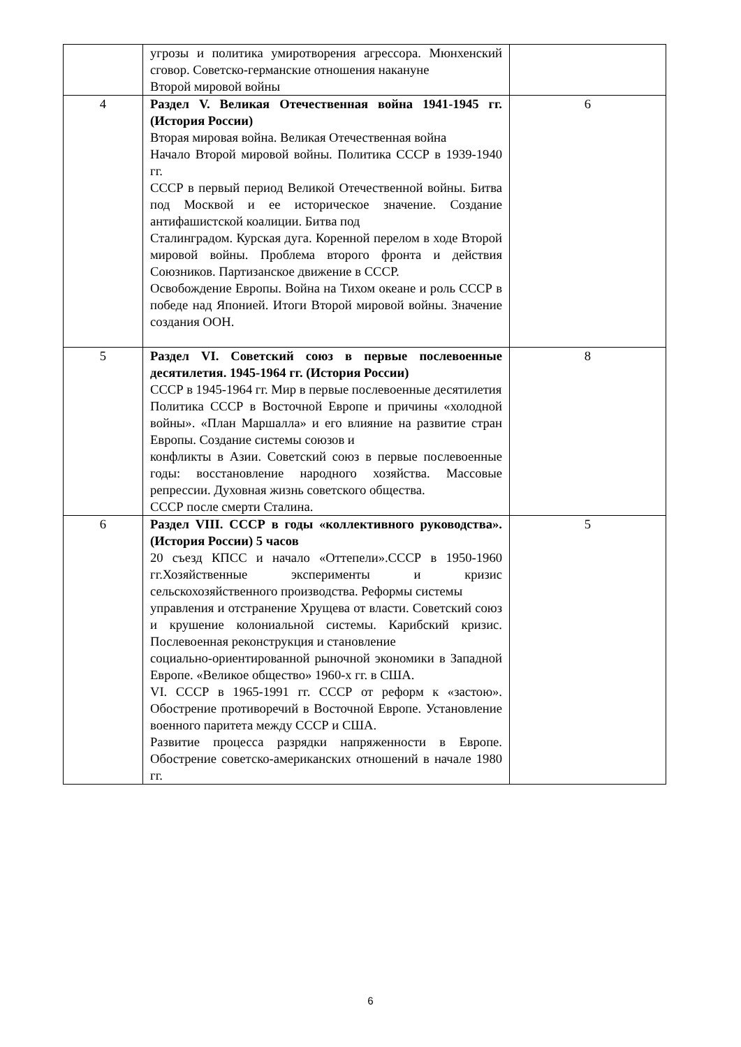| | угрозы и политика умиротворения агрессора. Мюнхенский сговор. Советско-германские отношения накануне Второй мировой войны | |
| 4 | Раздел V. Великая Отечественная война 1941-1945 гг. (История России) Вторая мировая война. Великая Отечественная война Начало Второй мировой войны. Политика СССР в 1939-1940 гг. СССР в первый период Великой Отечественной войны. Битва под Москвой и ее историческое значение. Создание антифашистской коалиции. Битва под Сталинградом. Курская дуга. Коренной перелом в ходе Второй мировой войны. Проблема второго фронта и действия Союзников. Партизанское движение в СССР. Освобождение Европы. Война на Тихом океане и роль СССР в победе над Японией. Итоги Второй мировой войны. Значение создания ООН. | 6 |
| 5 | Раздел VI. Советский союз в первые послевоенные десятилетия. 1945-1964 гг. (История России) СССР в 1945-1964 гг. Мир в первые послевоенные десятилетия Политика СССР в Восточной Европе и причины «холодной войны». «План Маршалла» и его влияние на развитие стран Европы. Создание системы союзов и конфликты в Азии. Советский союз в первые послевоенные годы: восстановление народного хозяйства. Массовые репрессии. Духовная жизнь советского общества. СССР после смерти Сталина. | 8 |
| 6 | Раздел VIII. СССР в годы «коллективного руководства». (История России) 5 часов 20 съезд КПСС и начало «Оттепели».СССР в 1950-1960 гг.Хозяйственные эксперименты и кризис сельскохозяйственного производства. Реформы системы управления и отстранение Хрущева от власти. Советский союз и крушение колониальной системы. Карибский кризис. Послевоенная реконструкция и становление социально-ориентированной рыночной экономики в Западной Европе. «Великое общество» 1960-х гг. в США. VI. СССР в 1965-1991 гг. СССР от реформ к «застою». Обострение противоречий в Восточной Европе. Установление военного паритета между СССР и США. Развитие процесса разрядки напряженности в Европе. Обострение советско-американских отношений в начале 1980 гг. | 5 |
6